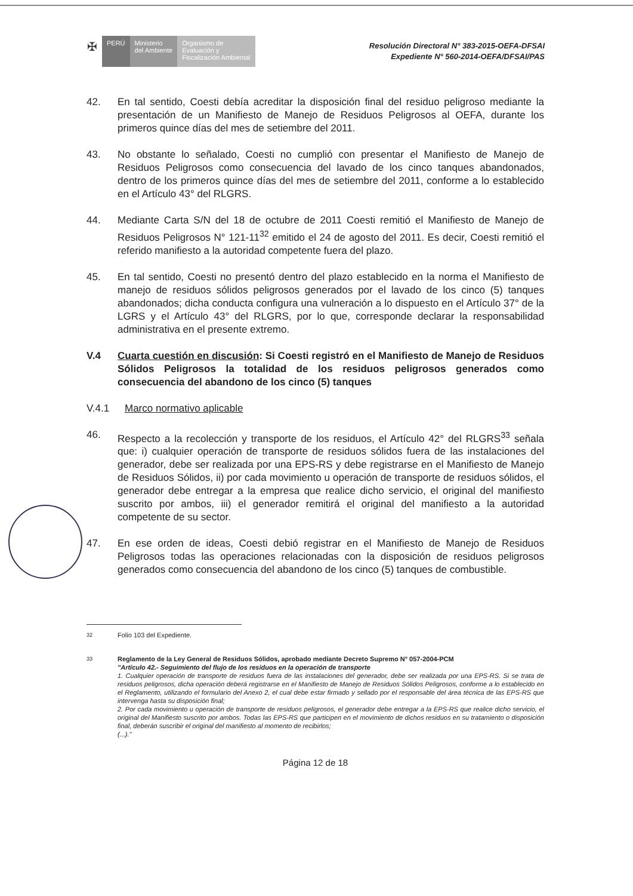✠
PERÚ Ministerio
del Ambiente
Organismo de
Evaluación y
Fiscalización Ambiental
Resolución Directoral N° 383-2015-OEFA-DFSAI
Expediente N° 560-2014-OEFA/DFSAI/PAS
42. En tal sentido, Coesti debía acreditar la disposición final del residuo peligroso mediante la presentación de un Manifiesto de Manejo de Residuos Peligrosos al OEFA, durante los primeros quince días del mes de setiembre del 2011.
43. No obstante lo señalado, Coesti no cumplió con presentar el Manifiesto de Manejo de Residuos Peligrosos como consecuencia del lavado de los cinco tanques abandonados, dentro de los primeros quince días del mes de setiembre del 2011, conforme a lo establecido en el Artículo 43° del RLGRS.
44. Mediante Carta S/N del 18 de octubre de 2011 Coesti remitió el Manifiesto de Manejo de Residuos Peligrosos N° 121-11<sup>32</sup> emitido el 24 de agosto del 2011. Es decir, Coesti remitió el referido manifiesto a la autoridad competente fuera del plazo.
45. En tal sentido, Coesti no presentó dentro del plazo establecido en la norma el Manifiesto de manejo de residuos sólidos peligrosos generados por el lavado de los cinco (5) tanques abandonados; dicha conducta configura una vulneración a lo dispuesto en el Artículo 37° de la LGRS y el Artículo 43° del RLGRS, por lo que, corresponde declarar la responsabilidad administrativa en el presente extremo.
V.4 Cuarta cuestión en discusión: Si Coesti registró en el Manifiesto de Manejo de Residuos Sólidos Peligrosos la totalidad de los residuos peligrosos generados como consecuencia del abandono de los cinco (5) tanques
V.4.1 Marco normativo aplicable
46. Respecto a la recolección y transporte de los residuos, el Artículo 42° del RLGRS<sup>33</sup> señala que: i) cualquier operación de transporte de residuos sólidos fuera de las instalaciones del generador, debe ser realizada por una EPS-RS y debe registrarse en el Manifiesto de Manejo de Residuos Sólidos, ii) por cada movimiento u operación de transporte de residuos sólidos, el generador debe entregar a la empresa que realice dicho servicio, el original del manifiesto suscrito por ambos, iii) el generador remitirá el original del manifiesto a la autoridad competente de su sector.
47. En ese orden de ideas, Coesti debió registrar en el Manifiesto de Manejo de Residuos Peligrosos todas las operaciones relacionadas con la disposición de residuos peligrosos generados como consecuencia del abandono de los cinco (5) tanques de combustible.
<sup>32</sup> Folio 103 del Expediente.
<sup>33</sup> Reglamento de la Ley General de Residuos Sólidos, aprobado mediante Decreto Supremo N° 057-2004-PCM
"Artículo 42.- Seguimiento del flujo de los residuos en la operación de transporte
1. Cualquier operación de transporte de residuos fuera de las instalaciones del generador, debe ser realizada por una EPS-RS. Si se trata de residuos peligrosos, dicha operación deberá registrarse en el Manifiesto de Manejo de Residuos Sólidos Peligrosos, conforme a lo establecido en el Reglamento, utilizando el formulario del Anexo 2, el cual debe estar firmado y sellado por el responsable del área técnica de las EPS-RS que intervenga hasta su disposición final;
2. Por cada movimiento u operación de transporte de residuos peligrosos, el generador debe entregar a la EPS-RS que realice dicho servicio, el original del Manifiesto suscrito por ambos. Todas las EPS-RS que participen en el movimiento de dichos residuos en su tratamiento o disposición final, deberán suscribir el original del manifiesto al momento de recibirlos;
(...)."
Página 12 de 18